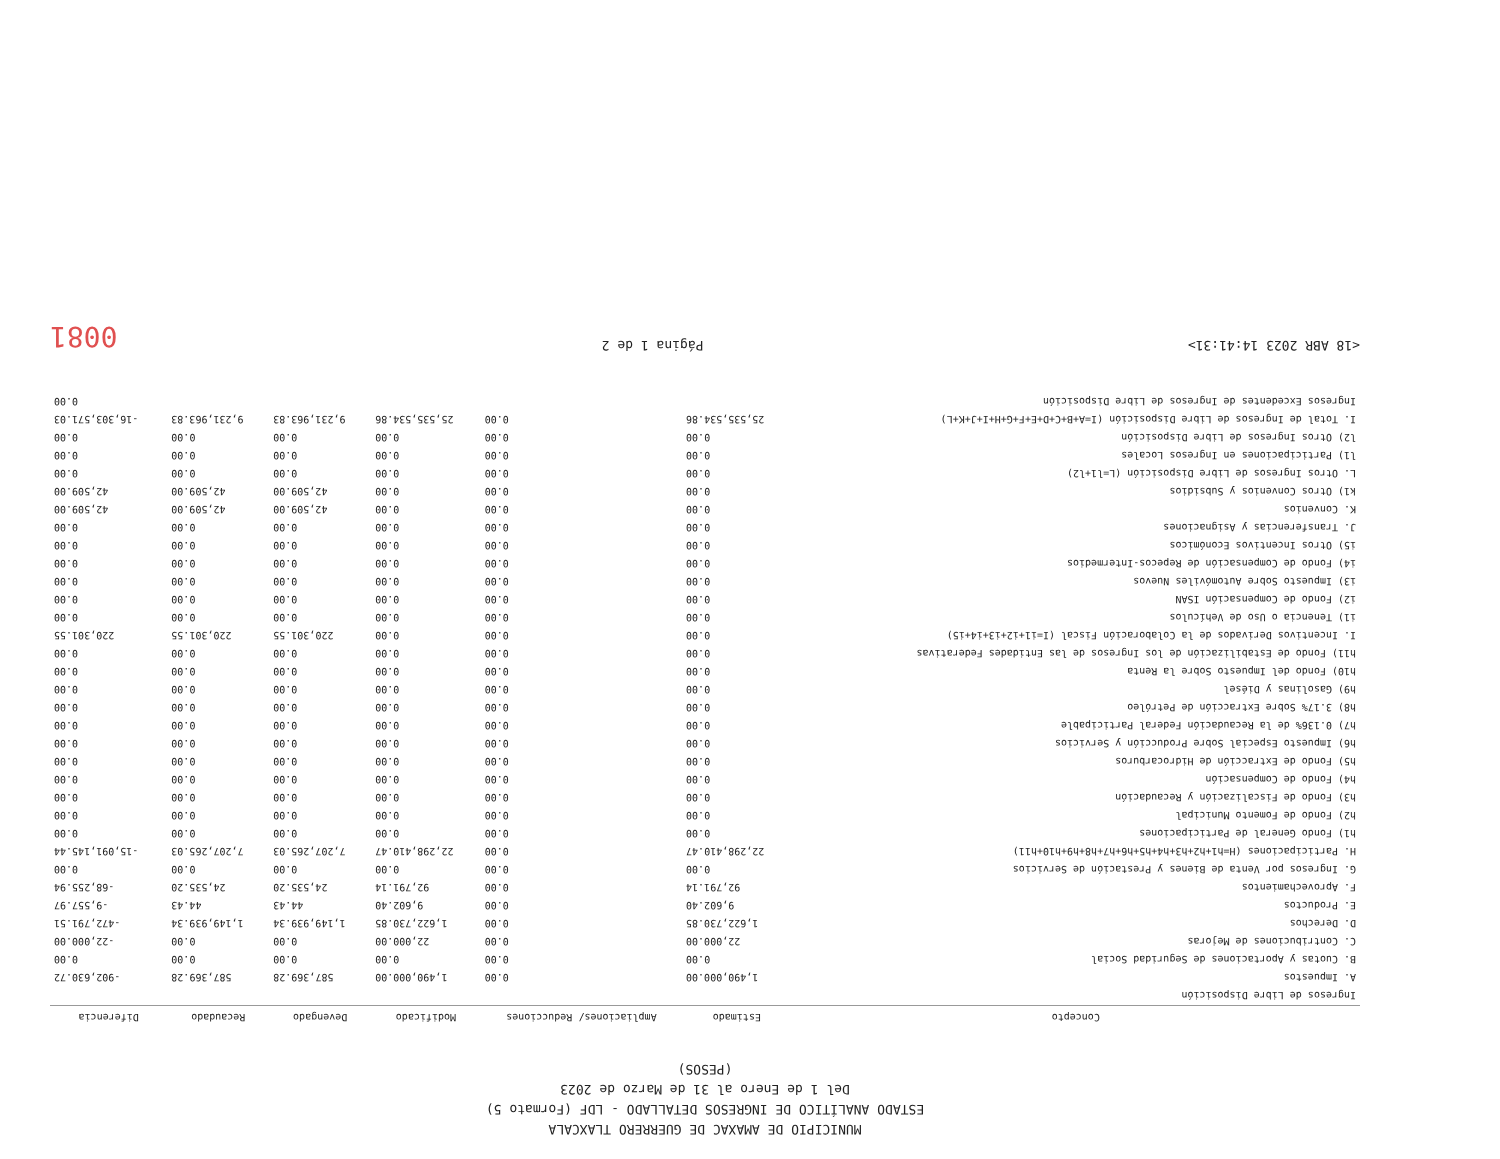MUNICIPIO DE AMAXAC DE GUERRERO TLAXCALA
ESTADO ANALÍTICO DE INGRESOS DETALLADO - LDF (Formato 5)
Del 1 de Enero al 31 de Marzo de 2023
(PESOS)
| Concepto | Estimado | Ampliaciones/ Reducciones | Modificado | Devengado | Recaudado | Diferencia |
| --- | --- | --- | --- | --- | --- | --- |
| Ingresos de Libre Disposición | | | | | | |
| A. Impuestos | 1,490,000.00 | 0.00 | 1,490,000.00 | 587,369.28 | 587,369.28 | -902,630.72 |
| B. Cuotas y Aportaciones de Seguridad Social | 0.00 | 0.00 | 0.00 | 0.00 | 0.00 | 0.00 |
| C. Contribuciones de Mejoras | 22,000.00 | 0.00 | 22,000.00 | 0.00 | 0.00 | -22,000.00 |
| D. Derechos | 1,622,730.85 | 0.00 | 1,622,730.85 | 1,149,939.34 | 1,149,939.34 | -472,791.51 |
| E. Productos | 9,602.40 | 0.00 | 9,602.40 | 44.43 | 44.43 | -9,557.97 |
| F. Aprovechamientos | 92,791.14 | 0.00 | 92,791.14 | 24,535.20 | 24,535.20 | -68,255.94 |
| G. Ingresos por Venta de Bienes y Prestación de Servicios | 0.00 | 0.00 | 0.00 | 0.00 | 0.00 | 0.00 |
| H. Participaciones (H=h1+h2+h3+h4+h5+h6+h7+h8+h9+h10+h11) | 22,298,410.47 | 0.00 | 22,298,410.47 | 7,207,265.03 | 7,207,265.03 | -15,091,145.44 |
| h1) Fondo General de Participaciones | 0.00 | 0.00 | 0.00 | 0.00 | 0.00 | 0.00 |
| h2) Fondo de Fomento Municipal | 0.00 | 0.00 | 0.00 | 0.00 | 0.00 | 0.00 |
| h3) Fondo de Fiscalización y Recaudación | 0.00 | 0.00 | 0.00 | 0.00 | 0.00 | 0.00 |
| h4) Fondo de Compensación | 0.00 | 0.00 | 0.00 | 0.00 | 0.00 | 0.00 |
| h5) Fondo de Extracción de Hidrocarburos | 0.00 | 0.00 | 0.00 | 0.00 | 0.00 | 0.00 |
| h6) Impuesto Especial Sobre Producción y Servicios | 0.00 | 0.00 | 0.00 | 0.00 | 0.00 | 0.00 |
| h7) 0.136% de la Recaudación Federal Participable | 0.00 | 0.00 | 0.00 | 0.00 | 0.00 | 0.00 |
| h8) 3.17% Sobre Extracción de Petróleo | 0.00 | 0.00 | 0.00 | 0.00 | 0.00 | 0.00 |
| h9) Gasolinas y Diésel | 0.00 | 0.00 | 0.00 | 0.00 | 0.00 | 0.00 |
| h10) Fondo del Impuesto Sobre la Renta | 0.00 | 0.00 | 0.00 | 0.00 | 0.00 | 0.00 |
| h11) Fondo de Estabilización de los Ingresos de las Entidades Federativas | 0.00 | 0.00 | 0.00 | 0.00 | 0.00 | 0.00 |
| I. Incentivos Derivados de la Colaboración Fiscal (I=i1+i2+i3+i4+i5) | 0.00 | 0.00 | 0.00 | 220,301.55 | 220,301.55 | 220,301.55 |
| i1) Tenencia o Uso de Vehículos | 0.00 | 0.00 | 0.00 | 0.00 | 0.00 | 0.00 |
| i2) Fondo de Compensación ISAN | 0.00 | 0.00 | 0.00 | 0.00 | 0.00 | 0.00 |
| i3) Impuesto Sobre Automóviles Nuevos | 0.00 | 0.00 | 0.00 | 0.00 | 0.00 | 0.00 |
| i4) Fondo de Compensación de Repecos-Intermedios | 0.00 | 0.00 | 0.00 | 0.00 | 0.00 | 0.00 |
| i5) Otros Incentivos Económicos | 0.00 | 0.00 | 0.00 | 0.00 | 0.00 | 0.00 |
| J. Transferencias y Asignaciones | 0.00 | 0.00 | 0.00 | 0.00 | 0.00 | 0.00 |
| K. Convenios | 0.00 | 0.00 | 0.00 | 42,509.00 | 42,509.00 | 42,509.00 |
| k1) Otros Convenios y Subsidios | 0.00 | 0.00 | 0.00 | 42,509.00 | 42,509.00 | 42,509.00 |
| L. Otros Ingresos de Libre Disposición (L=l1+l2) | 0.00 | 0.00 | 0.00 | 0.00 | 0.00 | 0.00 |
| l1) Participaciones en Ingresos Locales | 0.00 | 0.00 | 0.00 | 0.00 | 0.00 | 0.00 |
| l2) Otros Ingresos de Libre Disposición | 0.00 | 0.00 | 0.00 | 0.00 | 0.00 | 0.00 |
| I. Total de Ingresos de Libre Disposición (I=A+B+C+D+E+F+G+H+I+J+K+L) | 25,535,534.86 | 0.00 | 25,535,534.86 | 9,231,963.83 | 9,231,963.83 | -16,303,571.03 |
| Ingresos Excedentes de Ingresos de Libre Disposición | | | | | | 0.00 |
<18 ABR 2023 14:41:31> Página 1 de 2 0081